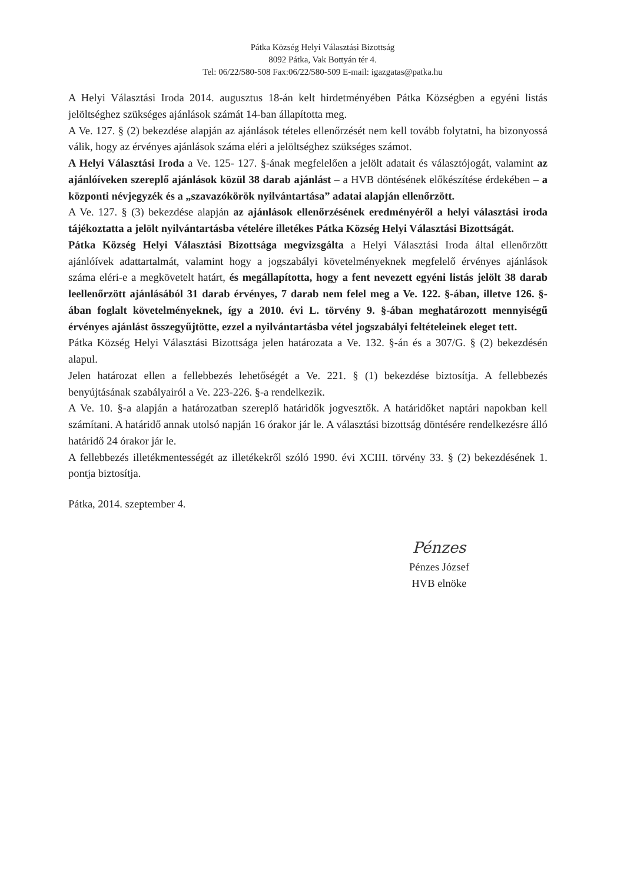Pátka Község Helyi Választási Bizottság
8092 Pátka, Vak Bottyán tér 4.
Tel: 06/22/580-508 Fax:06/22/580-509 E-mail: igazgatas@patka.hu
A Helyi Választási Iroda 2014. augusztus 18-án kelt hirdetményében Pátka Községben a egyéni listás jelöltséghez szükséges ajánlások számát 14-ban állapította meg.
A Ve. 127. § (2) bekezdése alapján az ajánlások tételes ellenőrzését nem kell tovább folytatni, ha bizonyossá válik, hogy az érvényes ajánlások száma eléri a jelöltséghez szükséges számot.
A Helyi Választási Iroda a Ve. 125- 127. §-ának megfelelően a jelölt adatait és választójogát, valamint az ajánlóíveken szereplő ajánlások közül 38 darab ajánlást – a HVB döntésének előkészítése érdekében – a központi névjegyzék és a „szavazókörök nyilvántartása” adatai alapján ellenőrzött.
A Ve. 127. § (3) bekezdése alapján az ajánlások ellenőrzésének eredményéről a helyi választási iroda tájékoztatta a jelölt nyilvántartásba vételére illetékes Pátka Község Helyi Választási Bizottságát.
Pátka Község Helyi Választási Bizottsága megvizsgálta a Helyi Választási Iroda által ellenőrzött ajánlóívek adattartalmát, valamint hogy a jogszabályi követelményeknek megfelelő érvényes ajánlások száma eléri-e a megkövetelt határt, és megállapította, hogy a fent nevezett egyéni listás jelölt 38 darab leellenőrzött ajánlásából 31 darab érvényes, 7 darab nem felel meg a Ve. 122. §-ában, illetve 126. §-ában foglalt követelményeknek, így a 2010. évi L. törvény 9. §-ában meghatározott mennyiségű érvényes ajánlást összegyűjtötte, ezzel a nyilvántartásba vétel jogszabályi feltételeinek eleget tett.
Pátka Község Helyi Választási Bizottsága jelen határozata a Ve. 132. §-án és a 307/G. § (2) bekezdésén alapul.
Jelen határozat ellen a fellebbezés lehetőségét a Ve. 221. § (1) bekezdése biztosítja. A fellebbezés benyújtásának szabályairól a Ve. 223-226. §-a rendelkezik.
A Ve. 10. §-a alapján a határozatban szereplő határidők jogvesztők. A határidőket naptári napokban kell számítani. A határidő annak utolsó napján 16 órakor jár le. A választási bizottság döntésére rendelkezésre álló határidő 24 órakor jár le.
A fellebbezés illetékmentességét az illetékekről szóló 1990. évi XCIII. törvény 33. § (2) bekezdésének 1. pontja biztosítja.
Pátka, 2014. szeptember 4.
Pénzes
Pénzes József
HVB elnöke